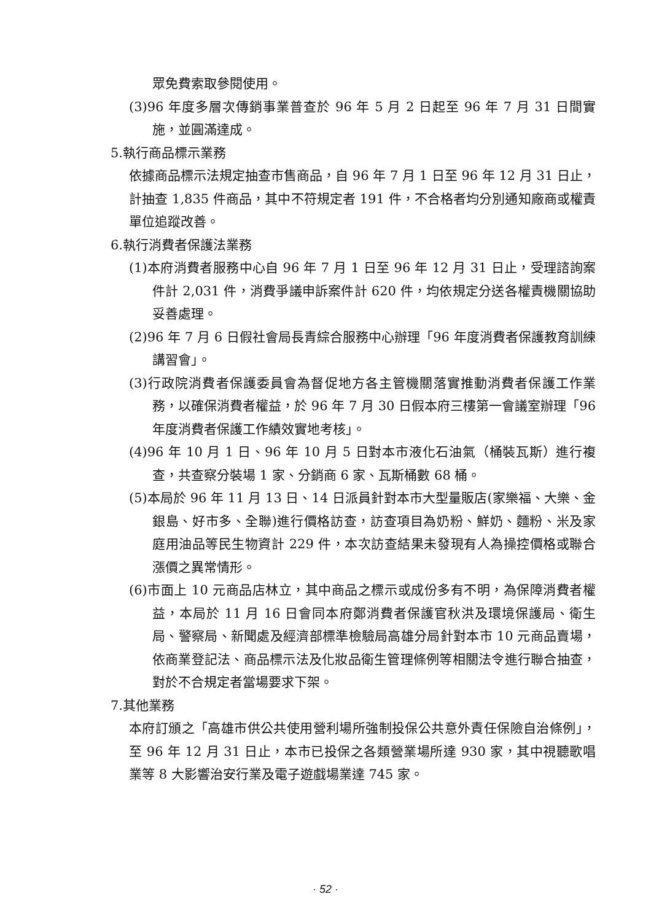眾免費索取參閱使用。
(3)96 年度多層次傳銷事業普查於 96 年 5 月 2 日起至 96 年 7 月 31 日間實施，並圓滿達成。
5.執行商品標示業務
依據商品標示法規定抽查市售商品，自 96 年 7 月 1 日至 96 年 12 月 31 日止，計抽查 1,835 件商品，其中不符規定者 191 件，不合格者均分別通知廠商或權責單位追蹤改善。
6.執行消費者保護法業務
(1)本府消費者服務中心自 96 年 7 月 1 日至 96 年 12 月 31 日止，受理諮詢案件計 2,031 件，消費爭議申訴案件計 620 件，均依規定分送各權責機關協助妥善處理。
(2)96 年 7 月 6 日假社會局長青綜合服務中心辦理「96 年度消費者保護教育訓練講習會」。
(3)行政院消費者保護委員會為督促地方各主管機關落實推動消費者保護工作業務，以確保消費者權益，於 96 年 7 月 30 日假本府三樓第一會議室辦理「96 年度消費者保護工作績效實地考核」。
(4)96 年 10 月 1 日、96 年 10 月 5 日對本市液化石油氣（桶裝瓦斯）進行複查，共查察分裝場 1 家、分銷商 6 家、瓦斯桶數 68 桶。
(5)本局於 96 年 11 月 13 日、14 日派員針對本市大型量販店(家樂福、大樂、金銀島、好市多、全聯)進行價格訪查，訪查項目為奶粉、鮮奶、麵粉、米及家庭用油品等民生物資計 229 件，本次訪查結果未發現有人為操控價格或聯合漲價之異常情形。
(6)市面上 10 元商品店林立，其中商品之標示或成份多有不明，為保障消費者權益，本局於 11 月 16 日會同本府鄭消費者保護官秋洪及環境保護局、衛生局、警察局、新聞處及經濟部標準檢驗局高雄分局針對本市 10 元商品賣場，依商業登記法、商品標示法及化妝品衛生管理條例等相關法令進行聯合抽查，對於不合規定者當場要求下架。
7.其他業務
本府訂頒之「高雄市供公共使用營利場所強制投保公共意外責任保險自治條例」，至 96 年 12 月 31 日止，本市已投保之各類營業場所達 930 家，其中視聽歌唱業等 8 大影響治安行業及電子遊戲場業達 745 家。
· 52 ·